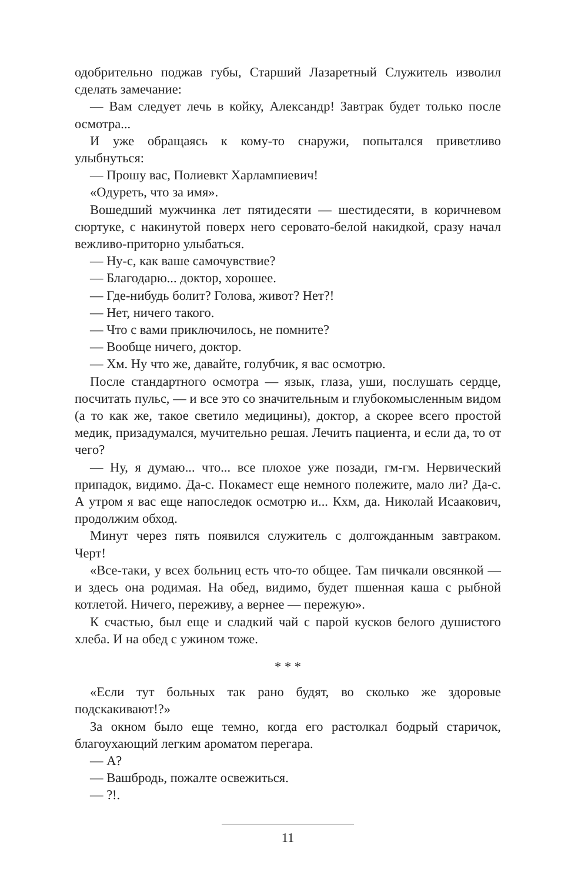одобрительно поджав губы, Старший Лазаретный Служитель изволил сделать замечание:
— Вам следует лечь в койку, Александр! Завтрак будет только после осмотра...
И уже обращаясь к кому-то снаружи, попытался приветливо улыбнуться:
— Прошу вас, Полиевкт Харлампиевич!
«Одуреть, что за имя».
Вошедший мужчинка лет пятидесяти — шестидесяти, в коричневом сюртуке, с накинутой поверх него серовато-белой накидкой, сразу начал вежливо-приторно улыбаться.
— Ну-с, как ваше самочувствие?
— Благодарю... доктор, хорошее.
— Где-нибудь болит? Голова, живот? Нет?!
— Нет, ничего такого.
— Что с вами приключилось, не помните?
— Вообще ничего, доктор.
— Хм. Ну что же, давайте, голубчик, я вас осмотрю.
После стандартного осмотра — язык, глаза, уши, послушать сердце, посчитать пульс, — и все это со значительным и глубокомысленным видом (а то как же, такое светило медицины), доктор, а скорее всего простой медик, призадумался, мучительно решая. Лечить пациента, и если да, то от чего?
— Ну, я думаю... что... все плохое уже позади, гм-гм. Нервический припадок, видимо. Да-с. Покамест еще немного полежите, мало ли? Да-с. А утром я вас еще напоследок осмотрю и... Кхм, да. Николай Исаакович, продолжим обход.
Минут через пять появился служитель с долгожданным завтраком. Черт!
«Все-таки, у всех больниц есть что-то общее. Там пичкали овсянкой — и здесь она родимая. На обед, видимо, будет пшенная каша с рыбной котлетой. Ничего, переживу, а вернее — пережую».
К счастью, был еще и сладкий чай с парой кусков белого душистого хлеба. И на обед с ужином тоже.
* * *
«Если тут больных так рано будят, во сколько же здоровые подскакивают!?»
За окном было еще темно, когда его растолкал бодрый старичок, благоухающий легким ароматом перегара.
— А?
— Вашбродь, пожалте освежиться.
— ?!.
11